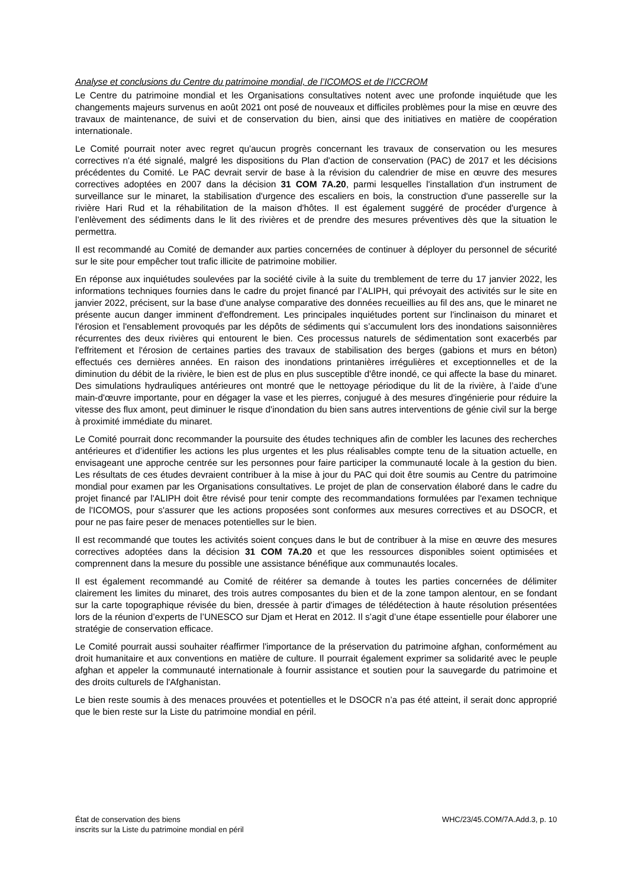Analyse et conclusions du Centre du patrimoine mondial, de l’ICOMOS et de l’ICCROM
Le Centre du patrimoine mondial et les Organisations consultatives notent avec une profonde inquiétude que les changements majeurs survenus en août 2021 ont posé de nouveaux et difficiles problèmes pour la mise en œuvre des travaux de maintenance, de suivi et de conservation du bien, ainsi que des initiatives en matière de coopération internationale.
Le Comité pourrait noter avec regret qu'aucun progrès concernant les travaux de conservation ou les mesures correctives n'a été signalé, malgré les dispositions du Plan d'action de conservation (PAC) de 2017 et les décisions précédentes du Comité. Le PAC devrait servir de base à la révision du calendrier de mise en œuvre des mesures correctives adoptées en 2007 dans la décision 31 COM 7A.20, parmi lesquelles l'installation d'un instrument de surveillance sur le minaret, la stabilisation d'urgence des escaliers en bois, la construction d'une passerelle sur la rivière Hari Rud et la réhabilitation de la maison d'hôtes. Il est également suggéré de procéder d'urgence à l’enlèvement des sédiments dans le lit des rivières et de prendre des mesures préventives dès que la situation le permettra.
Il est recommandé au Comité de demander aux parties concernées de continuer à déployer du personnel de sécurité sur le site pour empêcher tout trafic illicite de patrimoine mobilier.
En réponse aux inquiétudes soulevées par la société civile à la suite du tremblement de terre du 17 janvier 2022, les informations techniques fournies dans le cadre du projet financé par l’ALIPH, qui prévoyait des activités sur le site en janvier 2022, précisent, sur la base d'une analyse comparative des données recueillies au fil des ans, que le minaret ne présente aucun danger imminent d'effondrement. Les principales inquiétudes portent sur l'inclinaison du minaret et l'érosion et l'ensablement provoqués par les dépôts de sédiments qui s’accumulent lors des inondations saisonnières récurrentes des deux rivières qui entourent le bien. Ces processus naturels de sédimentation sont exacerbés par l'effritement et l'érosion de certaines parties des travaux de stabilisation des berges (gabions et murs en béton) effectués ces dernières années. En raison des inondations printanières irrégulières et exceptionnelles et de la diminution du débit de la rivière, le bien est de plus en plus susceptible d'être inondé, ce qui affecte la base du minaret. Des simulations hydrauliques antérieures ont montré que le nettoyage périodique du lit de la rivière, à l’aide d’une main-d'œuvre importante, pour en dégager la vase et les pierres, conjugué à des mesures d'ingénierie pour réduire la vitesse des flux amont, peut diminuer le risque d'inondation du bien sans autres interventions de génie civil sur la berge à proximité immédiate du minaret.
Le Comité pourrait donc recommander la poursuite des études techniques afin de combler les lacunes des recherches antérieures et d’identifier les actions les plus urgentes et les plus réalisables compte tenu de la situation actuelle, en envisageant une approche centrée sur les personnes pour faire participer la communauté locale à la gestion du bien. Les résultats de ces études devraient contribuer à la mise à jour du PAC qui doit être soumis au Centre du patrimoine mondial pour examen par les Organisations consultatives. Le projet de plan de conservation élaboré dans le cadre du projet financé par l'ALIPH doit être révisé pour tenir compte des recommandations formulées par l'examen technique de l'ICOMOS, pour s'assurer que les actions proposées sont conformes aux mesures correctives et au DSOCR, et pour ne pas faire peser de menaces potentielles sur le bien.
Il est recommandé que toutes les activités soient conçues dans le but de contribuer à la mise en œuvre des mesures correctives adoptées dans la décision 31 COM 7A.20 et que les ressources disponibles soient optimisées et comprennent dans la mesure du possible une assistance bénéfique aux communautés locales.
Il est également recommandé au Comité de réitérer sa demande à toutes les parties concernées de délimiter clairement les limites du minaret, des trois autres composantes du bien et de la zone tampon alentour, en se fondant sur la carte topographique révisée du bien, dressée à partir d'images de télédétection à haute résolution présentées lors de la réunion d’experts de l’UNESCO sur Djam et Herat en 2012. Il s’agit d’une étape essentielle pour élaborer une stratégie de conservation efficace.
Le Comité pourrait aussi souhaiter réaffirmer l'importance de la préservation du patrimoine afghan, conformément au droit humanitaire et aux conventions en matière de culture. Il pourrait également exprimer sa solidarité avec le peuple afghan et appeler la communauté internationale à fournir assistance et soutien pour la sauvegarde du patrimoine et des droits culturels de l'Afghanistan.
Le bien reste soumis à des menaces prouvées et potentielles et le DSOCR n’a pas été atteint, il serait donc approprié que le bien reste sur la Liste du patrimoine mondial en péril.
État de conservation des biens
inscrits sur la Liste du patrimoine mondial en péril
WHC/23/45.COM/7A.Add.3, p. 10